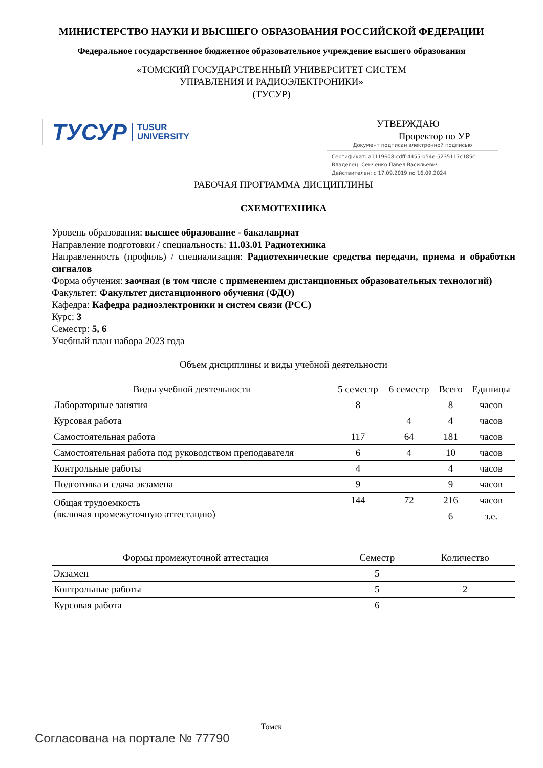МИНИСТЕРСТВО НАУКИ И ВЫСШЕГО ОБРАЗОВАНИЯ РОССИЙСКОЙ ФЕДЕРАЦИИ
Федеральное государственное бюджетное образовательное учреждение высшего образования
«ТОМСКИЙ ГОСУДАРСТВЕННЫЙ УНИВЕРСИТЕТ СИСТЕМ
УПРАВЛЕНИЯ И РАДИОЭЛЕКТРОНИКИ»
(ТУСУР)
ТУСУР TUSUR
UNIVERSITY
УТВЕРЖДАЮ
Проректор по УР
Документ подписан электронной подписью
Сертификат: a1119608-cdff-4455-b54e-5235117c185c
Владелец: Сенченко Павел Васильевич
Действителен: с 17.09.2019 по 16.09.2024
РАБОЧАЯ ПРОГРАММА ДИСЦИПЛИНЫ
СХЕМОТЕХНИКА
Уровень образования: высшее образование - бакалавриат
Направление подготовки / специальность: 11.03.01 Радиотехника
Направленность (профиль) / специализация: Радиотехнические средства передачи, приема и обработки сигналов
Форма обучения: заочная (в том числе с применением дистанционных образовательных технологий)
Факультет: Факультет дистанционного обучения (ФДО)
Кафедра: Кафедра радиоэлектроники и систем связи (РСС)
Курс: 3
Семестр: 5, 6
Учебный план набора 2023 года
Объем дисциплины и виды учебной деятельности
| Виды учебной деятельности | 5 семестр | 6 семестр | Всего | Единицы |
| --- | --- | --- | --- | --- |
| Лабораторные занятия | 8 | | 8 | часов |
| Курсовая работа | | 4 | 4 | часов |
| Самостоятельная работа | 117 | 64 | 181 | часов |
| Самостоятельная работа под руководством преподавателя | 6 | 4 | 10 | часов |
| Контрольные работы | 4 | | 4 | часов |
| Подготовка и сдача экзамена | 9 | | 9 | часов |
| Общая трудоемкость (включая промежуточную аттестацию) | 144 | 72 | 216 | часов |
| | | | 6 | з.е. |
| Формы промежуточной аттестация | Семестр | Количество |
| --- | --- | --- |
| Экзамен | 5 | |
| Контрольные работы | 5 | 2 |
| Курсовая работа | 6 | |
Томск
Согласована на портале № 77790